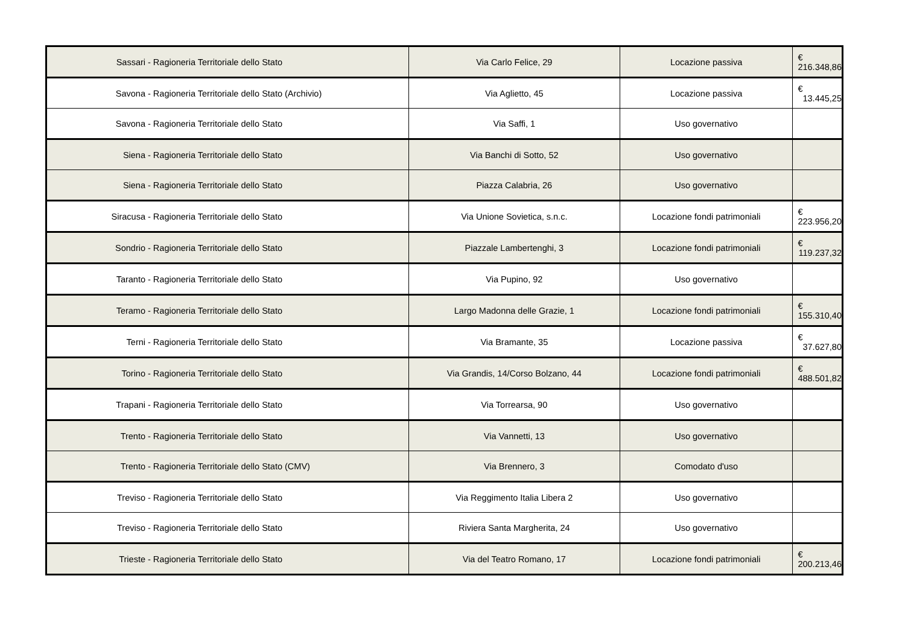| Sassari | - Ragioneria Territoriale dello Stato | Via Carlo Felice, 29 | Locazione passiva | € 216.348,86 |
| Savona | - Ragioneria Territoriale dello Stato (Archivio) | Via Aglietto, 45 | Locazione passiva | € 13.445,25 |
| Savona | - Ragioneria Territoriale dello Stato | Via Saffi, 1 | Uso governativo | |
| Siena | - Ragioneria Territoriale dello Stato | Via Banchi di Sotto, 52 | Uso governativo | |
| Siena | - Ragioneria Territoriale dello Stato | Piazza Calabria, 26 | Uso governativo | |
| Siracusa | - Ragioneria Territoriale dello Stato | Via Unione Sovietica, s.n.c. | Locazione fondi patrimoniali | € 223.956,20 |
| Sondrio | - Ragioneria Territoriale dello Stato | Piazzale Lambertenghi, 3 | Locazione fondi patrimoniali | € 119.237,32 |
| Taranto | - Ragioneria Territoriale dello Stato | Via Pupino, 92 | Uso governativo | |
| Teramo | - Ragioneria Territoriale dello Stato | Largo Madonna delle Grazie, 1 | Locazione fondi patrimoniali | € 155.310,40 |
| Terni | - Ragioneria Territoriale dello Stato | Via Bramante, 35 | Locazione passiva | € 37.627,80 |
| Torino | - Ragioneria Territoriale dello Stato | Via Grandis, 14/Corso Bolzano, 44 | Locazione fondi patrimoniali | € 488.501,82 |
| Trapani | - Ragioneria Territoriale dello Stato | Via Torrearsa, 90 | Uso governativo | |
| Trento | - Ragioneria Territoriale dello Stato | Via Vannetti, 13 | Uso governativo | |
| Trento | - Ragioneria Territoriale dello Stato (CMV) | Via Brennero, 3 | Comodato d'uso | |
| Treviso | - Ragioneria Territoriale dello Stato | Via Reggimento Italia Libera 2 | Uso governativo | |
| Treviso | - Ragioneria Territoriale dello Stato | Riviera Santa Margherita, 24 | Uso governativo | |
| Trieste | - Ragioneria Territoriale dello Stato | Via del Teatro Romano, 17 | Locazione fondi patrimoniali | € 200.213,46 |